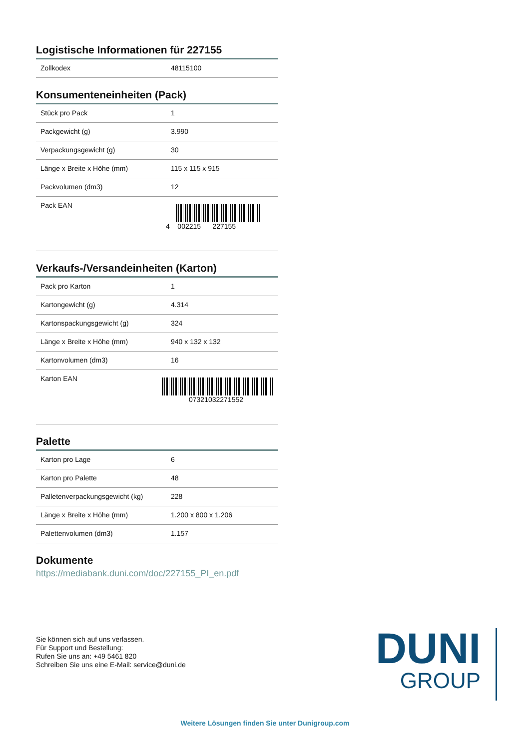Logistische Informationen für 227155
| Zollkodex | 48115100 |
Konsumenteneinheiten (Pack)
| Stück pro Pack | 1 |
| Packgewicht (g) | 3.990 |
| Verpackungsgewicht (g) | 30 |
| Länge x Breite x Höhe (mm) | 115 x 115 x 915 |
| Packvolumen (dm3) | 12 |
| Pack EAN | 4 002215 227155 |
Verkaufs-/Versandeinheiten (Karton)
| Pack pro Karton | 1 |
| Kartongewicht (g) | 4.314 |
| Kartonspackungsgewicht (g) | 324 |
| Länge x Breite x Höhe (mm) | 940 x 132 x 132 |
| Kartonvolumen (dm3) | 16 |
| Karton EAN | 07321032271552 |
Palette
| Karton pro Lage | 6 |
| Karton pro Palette | 48 |
| Palletenverpackungsgewicht (kg) | 228 |
| Länge x Breite x Höhe (mm) | 1.200 x 800 x 1.206 |
| Palettenvolumen (dm3) | 1.157 |
Dokumente
https://mediabank.duni.com/doc/227155_PI_en.pdf
Sie können sich auf uns verlassen.
Für Support und Bestellung:
Rufen Sie uns an: +49 5461 820
Schreiben Sie uns eine E-Mail: service@duni.de
DUNI
GROUP
Weitere Lösungen finden Sie unter Dunigroup.com